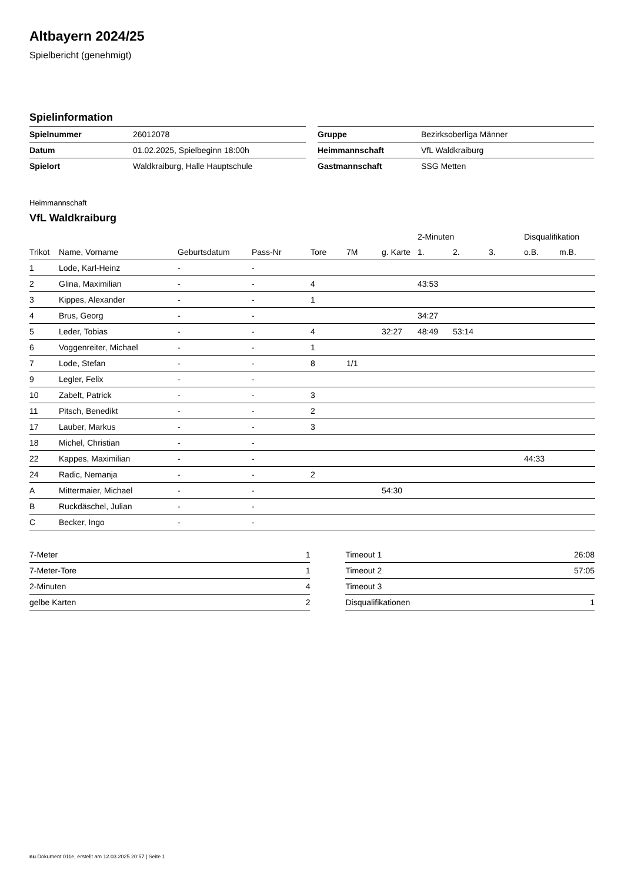Altbayern 2024/25
Spielbericht (genehmigt)
Spielinformation
| Spielnummer | 26012078 |
| Datum | 01.02.2025, Spielbeginn 18:00h |
| Spielort | Waldkraiburg, Halle Hauptschule |
| Gruppe | Bezirksoberliga Männer |
| Heimmannschaft | VfL Waldkraiburg |
| Gastmannschaft | SSG Metten |
Heimmannschaft
VfL Waldkraiburg
| | | | | | | | 2-Minuten | | | Disqualifikation | |
| --- | --- | --- | --- | --- | --- | --- | --- | --- | --- | --- | --- |
| Trikot | Name, Vorname | Geburtsdatum | Pass-Nr | Tore | 7M | g. Karte | 1. | 2. | 3. | o.B. | m.B. |
| 1 | Lode, Karl-Heinz | - | - | | | | | | | | |
| 2 | Glina, Maximilian | - | - | 4 | | | 43:53 | | | | |
| 3 | Kippes, Alexander | - | - | 1 | | | | | | | |
| 4 | Brus, Georg | - | - | | | | 34:27 | | | | |
| 5 | Leder, Tobias | - | - | 4 | | 32:27 | 48:49 | 53:14 | | | |
| 6 | Voggenreiter, Michael | - | - | 1 | | | | | | | |
| 7 | Lode, Stefan | - | - | 8 | 1/1 | | | | | | |
| 9 | Legler, Felix | - | - | | | | | | | | |
| 10 | Zabelt, Patrick | - | - | 3 | | | | | | | |
| 11 | Pitsch, Benedikt | - | - | 2 | | | | | | | |
| 17 | Lauber, Markus | - | - | 3 | | | | | | | |
| 18 | Michel, Christian | - | - | | | | | | | | |
| 22 | Kappes, Maximilian | - | - | | | | | | | 44:33 | |
| 24 | Radic, Nemanja | - | - | 2 | | | | | | | |
| A | Mittermaier, Michael | - | - | | | 54:30 | | | | | |
| B | Ruckdäschel, Julian | - | - | | | | | | | | |
| C | Becker, Ingo | - | - | | | | | | | | |
| 7-Meter | 1 |
| 7-Meter-Tore | 1 |
| 2-Minuten | 4 |
| gelbe Karten | 2 |
| Timeout 1 | 26:08 |
| Timeout 2 | 57:05 |
| Timeout 3 | |
| Disqualifikationen | 1 |
nu.Dokument 011e, erstellt am 12.03.2025 20:57 | Seite 1